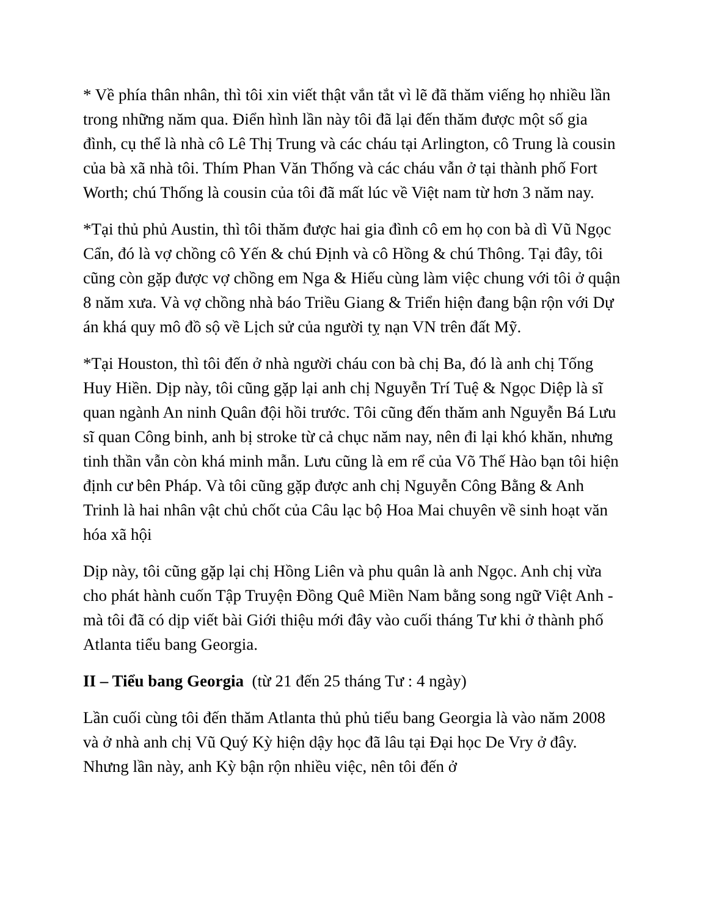* Về phía thân nhân, thì tôi xin viết thật vắn tắt vì lẽ đã thăm viếng họ nhiều lần trong những năm qua. Điển hình lần này tôi đã lại đến thăm được một số gia đình, cụ thể là nhà cô Lê Thị Trung và các cháu tại Arlington, cô Trung là cousin của bà xã nhà tôi. Thím Phan Văn Thống và các cháu vẫn ở tại thành phố Fort Worth; chú Thống là cousin của tôi đã mất lúc về Việt nam từ hơn 3 năm nay.
*Tại thủ phủ Austin, thì tôi thăm được hai gia đình cô em họ con bà dì Vũ Ngọc Cẩn, đó là vợ chồng cô Yến & chú Định và cô Hồng & chú Thông. Tại đây, tôi cũng còn gặp được vợ chồng em Nga & Hiếu cùng làm việc chung với tôi ở quận 8 năm xưa. Và vợ chồng nhà báo Triều Giang & Triển hiện đang bận rộn với Dự án khá quy mô đồ sộ về Lịch sử của người tỵ nạn VN trên đất Mỹ.
*Tại Houston, thì tôi đến ở nhà người cháu con bà chị Ba, đó là anh chị Tống Huy Hiền. Dịp này, tôi cũng gặp lại anh chị Nguyễn Trí Tuệ & Ngọc Diệp là sĩ quan ngành An ninh Quân đội hồi trước. Tôi cũng đến thăm anh Nguyễn Bá Lưu sĩ quan Công binh, anh bị stroke từ cả chục năm nay, nên đi lại khó khăn, nhưng tinh thần vẫn còn khá minh mẫn. Lưu cũng là em rể của Võ Thế Hào bạn tôi hiện định cư bên Pháp. Và tôi cũng gặp được anh chị Nguyễn Công Bằng & Anh Trinh là hai nhân vật chủ chốt của Câu lạc bộ Hoa Mai chuyên về sinh hoạt văn hóa xã hội
Dịp này, tôi cũng gặp lại chị Hồng Liên và phu quân là anh Ngọc. Anh chị vừa cho phát hành cuốn Tập Truyện Đồng Quê Miền Nam bằng song ngữ Việt Anh - mà tôi đã có dịp viết bài Giới thiệu mới đây vào cuối tháng Tư khi ở thành phố Atlanta tiểu bang Georgia.
II – Tiểu bang Georgia (từ 21 đến 25 tháng Tư : 4 ngày)
Lần cuối cùng tôi đến thăm Atlanta thủ phủ tiểu bang Georgia là vào năm 2008 và ở nhà anh chị Vũ Quý Kỳ hiện dậy học đã lâu tại Đại học De Vry ở đây. Nhưng lần này, anh Kỳ bận rộn nhiều việc, nên tôi đến ở